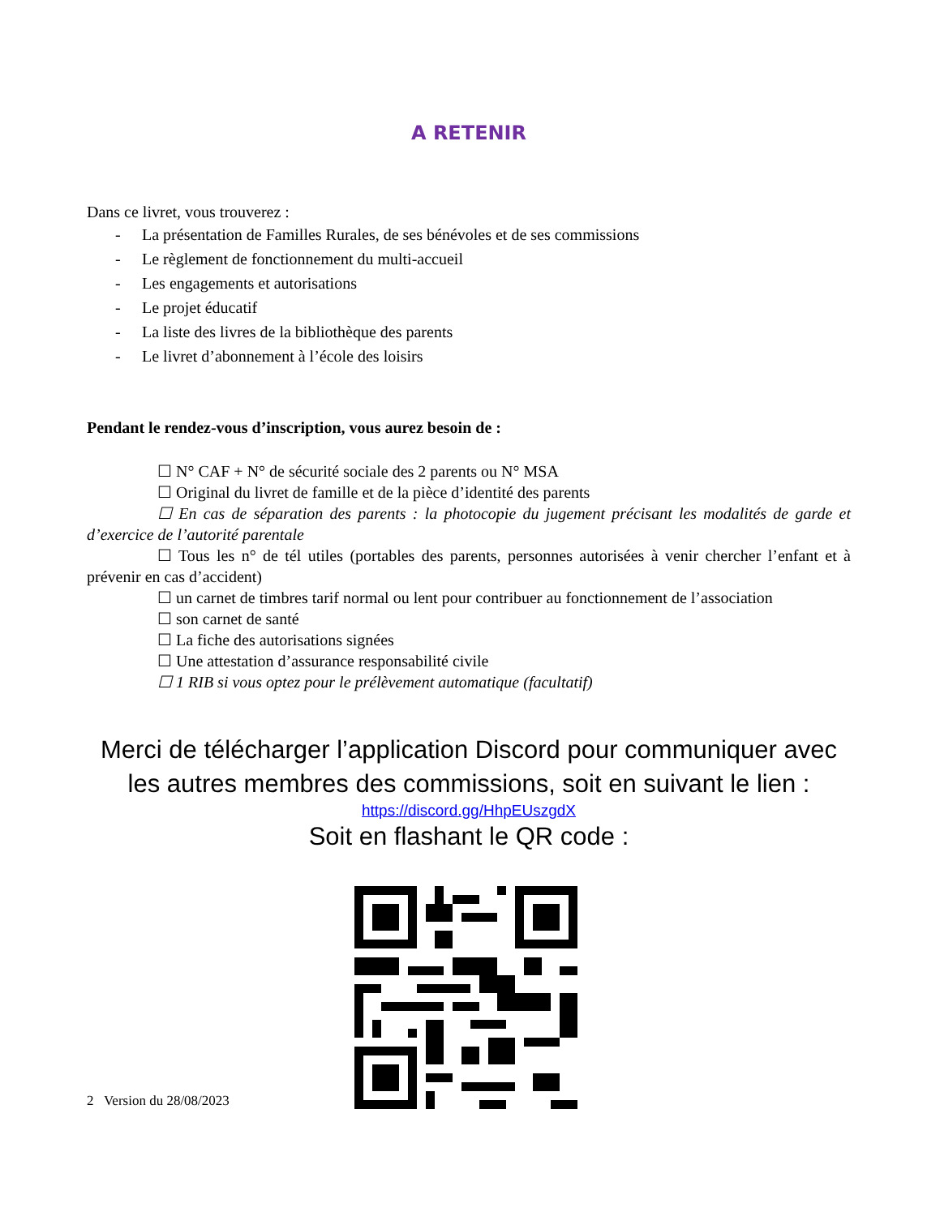A RETENIR
Dans ce livret, vous trouverez :
- La présentation de Familles Rurales, de ses bénévoles et de ses commissions
- Le règlement de fonctionnement du multi-accueil
- Les engagements et autorisations
- Le projet éducatif
- La liste des livres de la bibliothèque des parents
- Le livret d’abonnement à l’école des loisirs
Pendant le rendez-vous d’inscription, vous aurez besoin de :
☐ N° CAF + N° de sécurité sociale des 2 parents ou N° MSA
☐ Original du livret de famille et de la pièce d’identité des parents
☐ En cas de séparation des parents : la photocopie du jugement précisant les modalités de garde et d’exercice de l’autorité parentale
☐ Tous les n° de tél utiles (portables des parents, personnes autorisées à venir chercher l’enfant et à prévenir en cas d’accident)
☐ un carnet de timbres tarif normal ou lent pour contribuer au fonctionnement de l’association
☐ son carnet de santé
☐ La fiche des autorisations signées
☐ Une attestation d’assurance responsabilité civile
☐ 1 RIB si vous optez pour le prélèvement automatique (facultatif)
Merci de télécharger l’application Discord pour communiquer avec les autres membres des commissions, soit en suivant le lien :
https://discord.gg/HhpEUszgdX
Soit en flashant le QR code :
2 Version du 28/08/2023